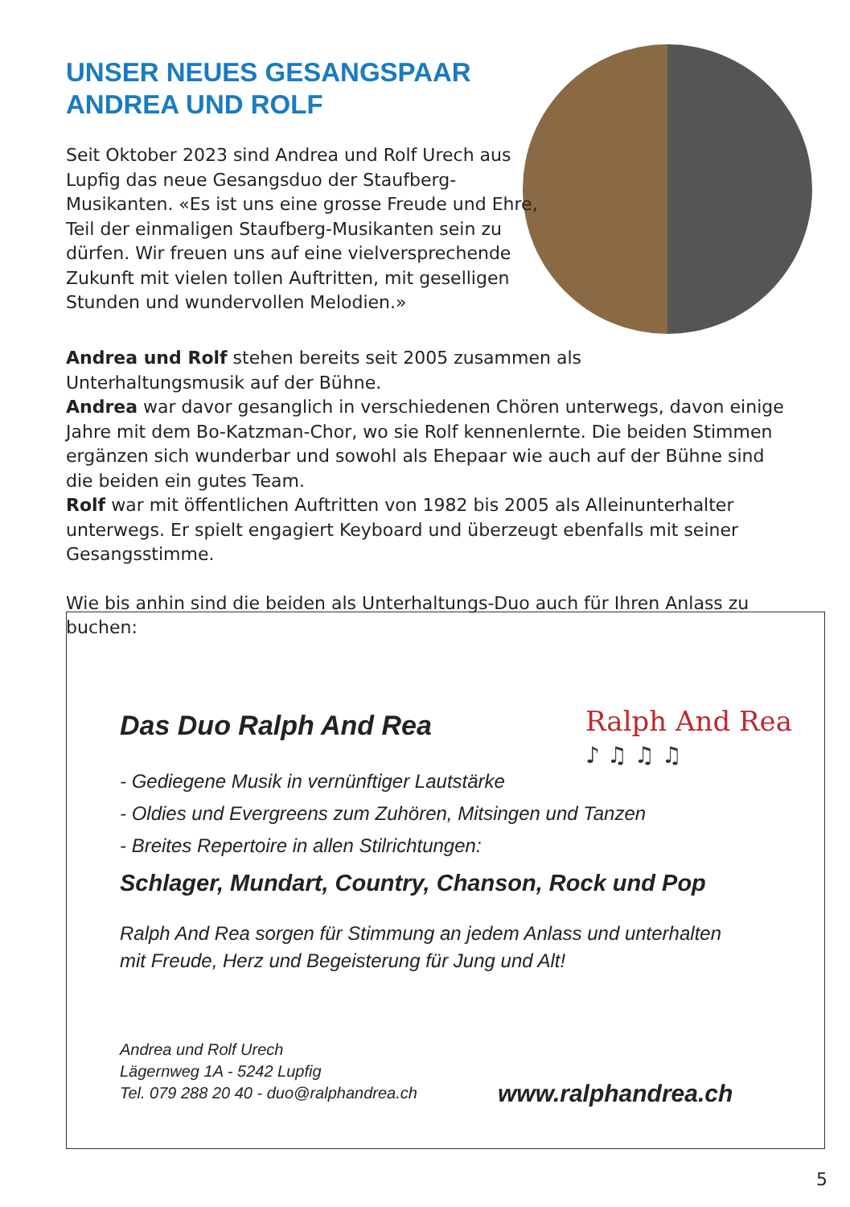UNSER NEUES GESANGSPAAR
ANDREA UND ROLF
Seit Oktober 2023 sind Andrea und Rolf Urech aus Lupfig das neue Gesangsduo der Staufberg-Musikanten. «Es ist uns eine grosse Freude und Ehre, Teil der einmaligen Staufberg-Musikanten sein zu dürfen. Wir freuen uns auf eine vielversprechende Zukunft mit vielen tollen Auftritten, mit geselligen Stunden und wundervollen Melodien.»
Andrea und Rolf stehen bereits seit 2005 zusammen als
Unterhaltungsmusik auf der Bühne.
Andrea war davor gesanglich in verschiedenen Chören unterwegs, davon einige Jahre mit dem Bo-Katzman-Chor, wo sie Rolf kennenlernte. Die beiden Stimmen ergänzen sich wunderbar und sowohl als Ehepaar wie auch auf der Bühne sind die beiden ein gutes Team.
Rolf war mit öffentlichen Auftritten von 1982 bis 2005 als Alleinunterhalter unterwegs. Er spielt engagiert Keyboard und überzeugt ebenfalls mit seiner Gesangsstimme.
Wie bis anhin sind die beiden als Unterhaltungs-Duo auch für Ihren Anlass zu buchen:
Ralph And Rea
♪ ♫ ♫ ♫
Das Duo Ralph And Rea
- Gediegene Musik in vernünftiger Lautstärke
- Oldies und Evergreens zum Zuhören, Mitsingen und Tanzen
- Breites Repertoire in allen Stilrichtungen:
Schlager, Mundart, Country, Chanson, Rock und Pop
Ralph And Rea sorgen für Stimmung an jedem Anlass und unterhalten
mit Freude, Herz und Begeisterung für Jung und Alt!
Andrea und Rolf Urech
Lägernweg 1A - 5242 Lupfig
Tel. 079 288 20 40 - duo@ralphandrea.ch
www.ralphandrea.ch
5